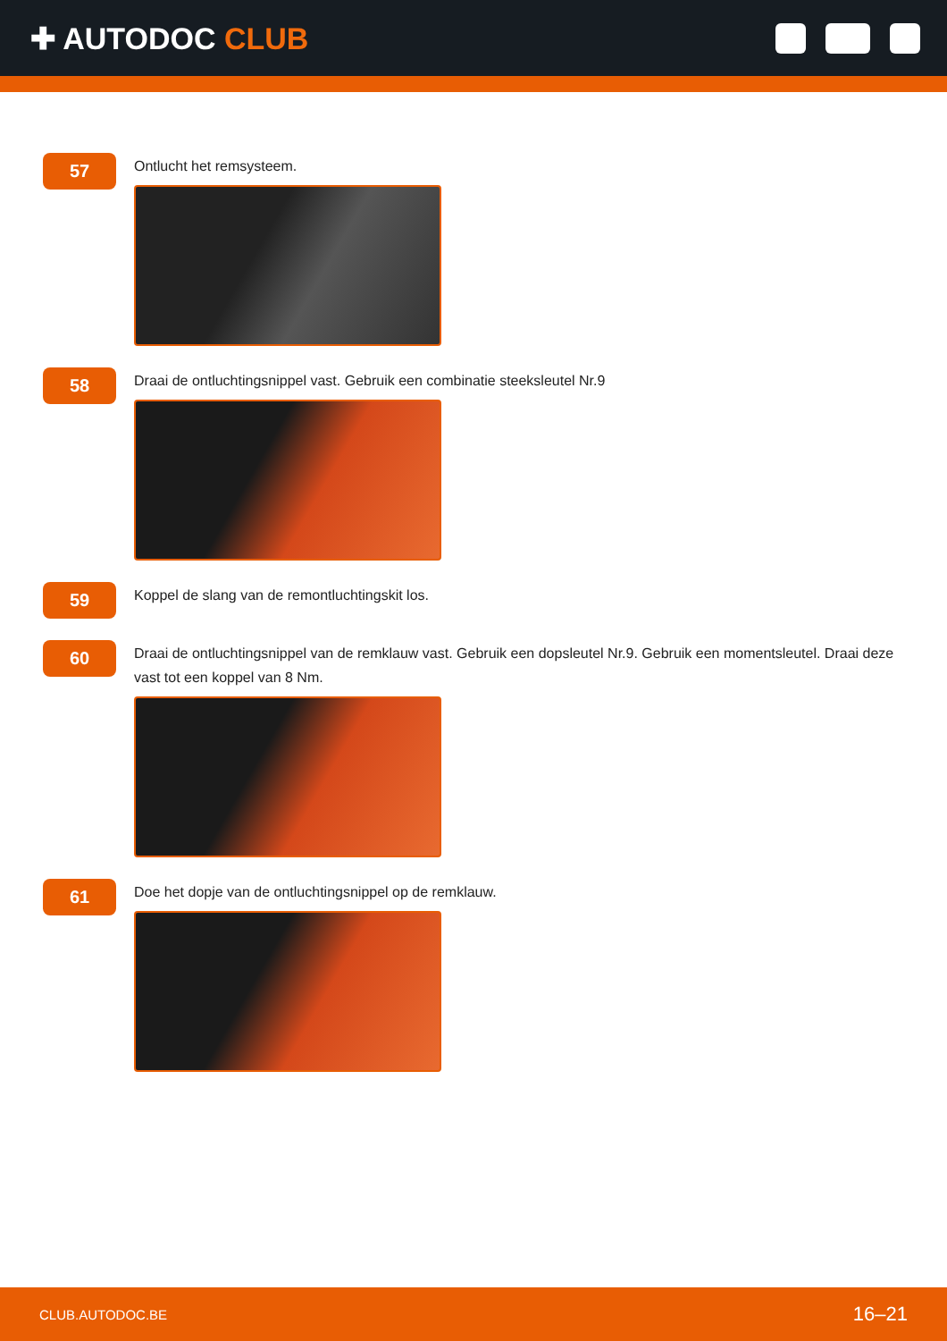✚ AUTODOC CLUB
57
Ontlucht het remsysteem.
58
Draai de ontluchtingsnippel vast. Gebruik een combinatie steeksleutel Nr.9
59
Koppel de slang van de remontluchtingskit los.
60
Draai de ontluchtingsnippel van de remklauw vast. Gebruik een dopsleutel Nr.9. Gebruik een momentsleutel. Draai deze vast tot een koppel van 8 Nm.
61
Doe het dopje van de ontluchtingsnippel op de remklauw.
CLUB.AUTODOC.BE 16–21